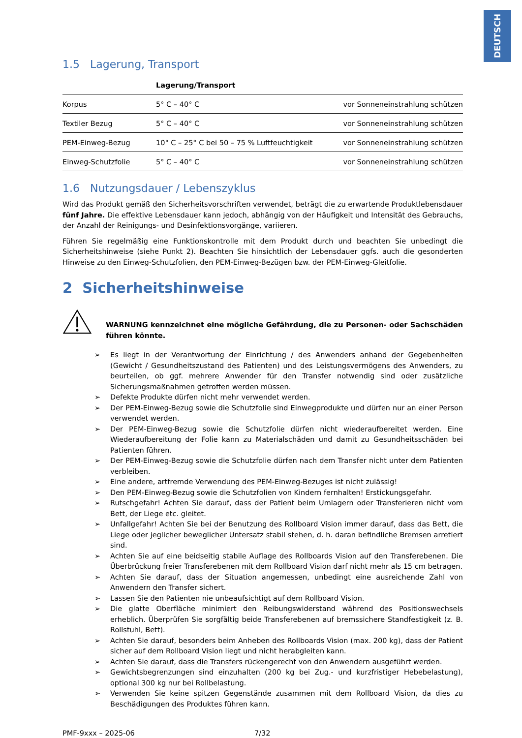DEUTSCH
1.5 Lagerung, Transport
| | Lagerung/Transport | |
| --- | --- | --- |
| Korpus | 5° C – 40° C | vor Sonneneinstrahlung schützen |
| Textiler Bezug | 5° C – 40° C | vor Sonneneinstrahlung schützen |
| PEM-Einweg-Bezug | 10° C – 25° C bei 50 – 75 % Luftfeuchtigkeit | vor Sonneneinstrahlung schützen |
| Einweg-Schutzfolie | 5° C – 40° C | vor Sonneneinstrahlung schützen |
1.6 Nutzungsdauer / Lebenszyklus
Wird das Produkt gemäß den Sicherheitsvorschriften verwendet, beträgt die zu erwartende Produktlebensdauer fünf Jahre. Die effektive Lebensdauer kann jedoch, abhängig von der Häufigkeit und Intensität des Gebrauchs, der Anzahl der Reinigungs- und Desinfektionsvorgänge, variieren.
Führen Sie regelmäßig eine Funktionskontrolle mit dem Produkt durch und beachten Sie unbedingt die Sicherheitshinweise (siehe Punkt 2). Beachten Sie hinsichtlich der Lebensdauer ggfs. auch die gesonderten Hinweise zu den Einweg-Schutzfolien, den PEM-Einweg-Bezügen bzw. der PEM-Einweg-Gleitfolie.
2 Sicherheitshinweise
WARNUNG kennzeichnet eine mögliche Gefährdung, die zu Personen- oder Sachschäden führen könnte.
➢ Es liegt in der Verantwortung der Einrichtung / des Anwenders anhand der Gegebenheiten (Gewicht / Gesundheitszustand des Patienten) und des Leistungsvermögens des Anwenders, zu beurteilen, ob ggf. mehrere Anwender für den Transfer notwendig sind oder zusätzliche Sicherungsmaßnahmen getroffen werden müssen.
➢ Defekte Produkte dürfen nicht mehr verwendet werden.
➢ Der PEM-Einweg-Bezug sowie die Schutzfolie sind Einwegprodukte und dürfen nur an einer Person verwendet werden.
➢ Der PEM-Einweg-Bezug sowie die Schutzfolie dürfen nicht wiederaufbereitet werden. Eine Wiederaufbereitung der Folie kann zu Materialschäden und damit zu Gesundheitsschäden bei Patienten führen.
➢ Der PEM-Einweg-Bezug sowie die Schutzfolie dürfen nach dem Transfer nicht unter dem Patienten verbleiben.
➢ Eine andere, artfremde Verwendung des PEM-Einweg-Bezuges ist nicht zulässig!
➢ Den PEM-Einweg-Bezug sowie die Schutzfolien von Kindern fernhalten! Erstickungsgefahr.
➢ Rutschgefahr! Achten Sie darauf, dass der Patient beim Umlagern oder Transferieren nicht vom Bett, der Liege etc. gleitet.
➢ Unfallgefahr! Achten Sie bei der Benutzung des Rollboard Vision immer darauf, dass das Bett, die Liege oder jeglicher beweglicher Untersatz stabil stehen, d. h. daran befindliche Bremsen arretiert sind.
➢ Achten Sie auf eine beidseitig stabile Auflage des Rollboards Vision auf den Transferebenen. Die Überbrückung freier Transferebenen mit dem Rollboard Vision darf nicht mehr als 15 cm betragen.
➢ Achten Sie darauf, dass der Situation angemessen, unbedingt eine ausreichende Zahl von Anwendern den Transfer sichert.
➢ Lassen Sie den Patienten nie unbeaufsichtigt auf dem Rollboard Vision.
➢ Die glatte Oberfläche minimiert den Reibungswiderstand während des Positionswechsels erheblich. Überprüfen Sie sorgfältig beide Transferebenen auf bremssichere Standfestigkeit (z. B. Rollstuhl, Bett).
➢ Achten Sie darauf, besonders beim Anheben des Rollboards Vision (max. 200 kg), dass der Patient sicher auf dem Rollboard Vision liegt und nicht herabgleiten kann.
➢ Achten Sie darauf, dass die Transfers rückengerecht von den Anwendern ausgeführt werden.
➢ Gewichtsbegrenzungen sind einzuhalten (200 kg bei Zug.- und kurzfristiger Hebebelastung), optional 300 kg nur bei Rollbelastung.
➢ Verwenden Sie keine spitzen Gegenstände zusammen mit dem Rollboard Vision, da dies zu Beschädigungen des Produktes führen kann.
PMF-9xxx – 2025-06 7/32